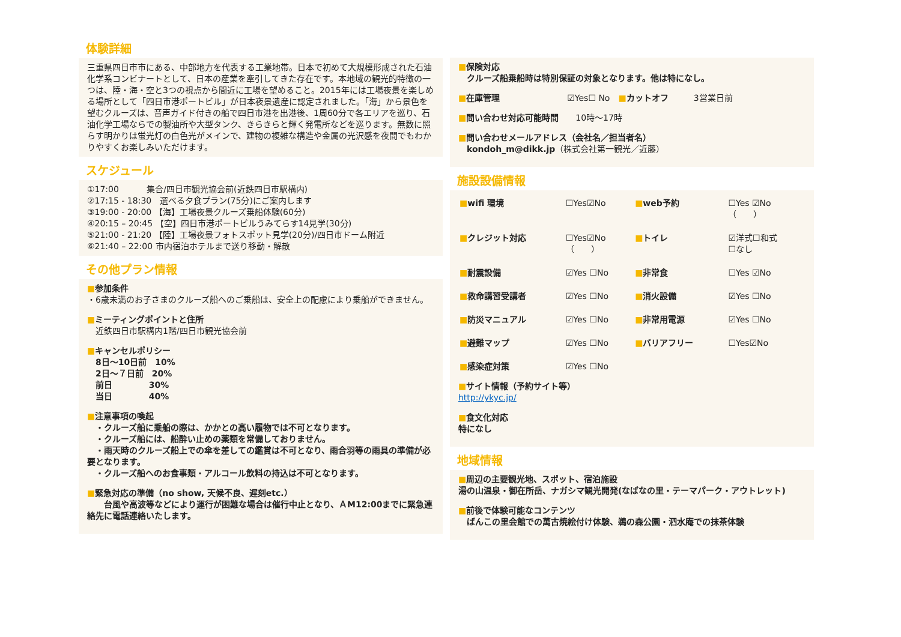体験詳細
三重県四日市市にある、中部地方を代表する工業地帯。日本で初めて大規模形成された石油化学系コンビナートとして、日本の産業を牽引してきた存在です。本地域の観光的特徴の一つは、陸・海・空と3つの視点から間近に工場を望めること。2015年には工場夜景を楽しめる場所として「四日市港ポートビル」が日本夜景遺産に認定されました。「海」から景色を望むクルーズは、音声ガイド付きの船で四日市港を出港後、1周60分で各エリアを巡り、石油化学工場ならでの製油所や大型タンク、きらきらと輝く発電所などを巡ります。無数に照らす明かりは蛍光灯の白色光がメインで、建物の複雑な構造や金属の光沢感を夜間でもわかりやすくお楽しみいただけます。
スケジュール
①17:00　　　 集合/四日市観光協会前(近鉄四日市駅構内)
②17:15 - 18:30　選べる夕食プラン(75分)にご案内します
③19:00 - 20:00 【海】工場夜景クルーズ乗船体験(60分)
④20:15 – 20:45 【空】四日市港ポートビルうみてらす14見学(30分)
⑤21:00 - 21:20 【陸】工場夜景フォトスポット見学(20分)/四日市ドーム附近
⑥21:40 – 22:00 市内宿泊ホテルまで送り移動・解散
その他プラン情報
■参加条件
・6歳未満のお子さまのクルーズ船へのご乗船は、安全上の配慮により乗船ができません。
■ミーティングポイントと住所
　近鉄四日市駅構内1階/四日市観光協会前
■キャンセルポリシー
　8日～10日前　10%
　2日～７日前　20%
　前日　　　　 30%
　当日　　　　 40%
■注意事項の喚起
　・クルーズ船に乗船の際は、かかとの高い履物では不可となります。
　・クルーズ船には、船酔い止めの薬類を常備しておりません。
　・雨天時のクルーズ船上での傘を差しての鑑賞は不可となり、雨合羽等の雨具の準備が必要となります。
　・クルーズ船へのお食事類・アルコール飲料の持込は不可となります。
■緊急対応の準備（no show, 天候不良、遅刻etc.）
　　台風や高波等などにより運行が困難な場合は催行中止となり、ＡM12:00までに緊急連絡先に電話連絡いたします。
■保険対応
　クルーズ船乗船時は特別保証の対象となります。他は特になし。
■在庫管理　　　　　　　　☑Yes☐ No　■カットオフ　　　3営業日前
■問い合わせ対応可能時間　　10時～17時
■問い合わせメールアドレス（会社名／担当者名）
　kondoh_m@dikk.jp（株式会社第一観光／近藤）
施設設備情報
| ■ wifi 環境 | ☐Yes☑No | ■ web予約 | ☐Yes ☑No （ ） |
| ■ クレジット対応 | ☐Yes☑No （ ） | ■ トイレ | ☑洋式☐和式 ☐なし |
| ■ 耐震設備 | ☑Yes ☐No | ■ 非常食 | ☐Yes ☑No |
| ■ 救命講習受講者 | ☑Yes ☐No | ■ 消火設備 | ☑Yes ☐No |
| ■ 防災マニュアル | ☑Yes ☐No | ■ 非常用電源 | ☑Yes ☐No |
| ■ 避難マップ | ☑Yes ☐No | ■ バリアフリー | ☐Yes☑No |
| ■ 感染症対策 | ☑Yes ☐No | | |
■サイト情報（予約サイト等）
http://ykyc.jp/
■食文化対応
特になし
地域情報
■周辺の主要観光地、スポット、宿泊施設
湯の山温泉・御在所岳、ナガシマ観光開発(なばなの里・テーマパーク・アウトレット)
■前後で体験可能なコンテンツ
　ばんこの里会館での萬古焼絵付け体験、鵜の森公園・泗水庵での抹茶体験